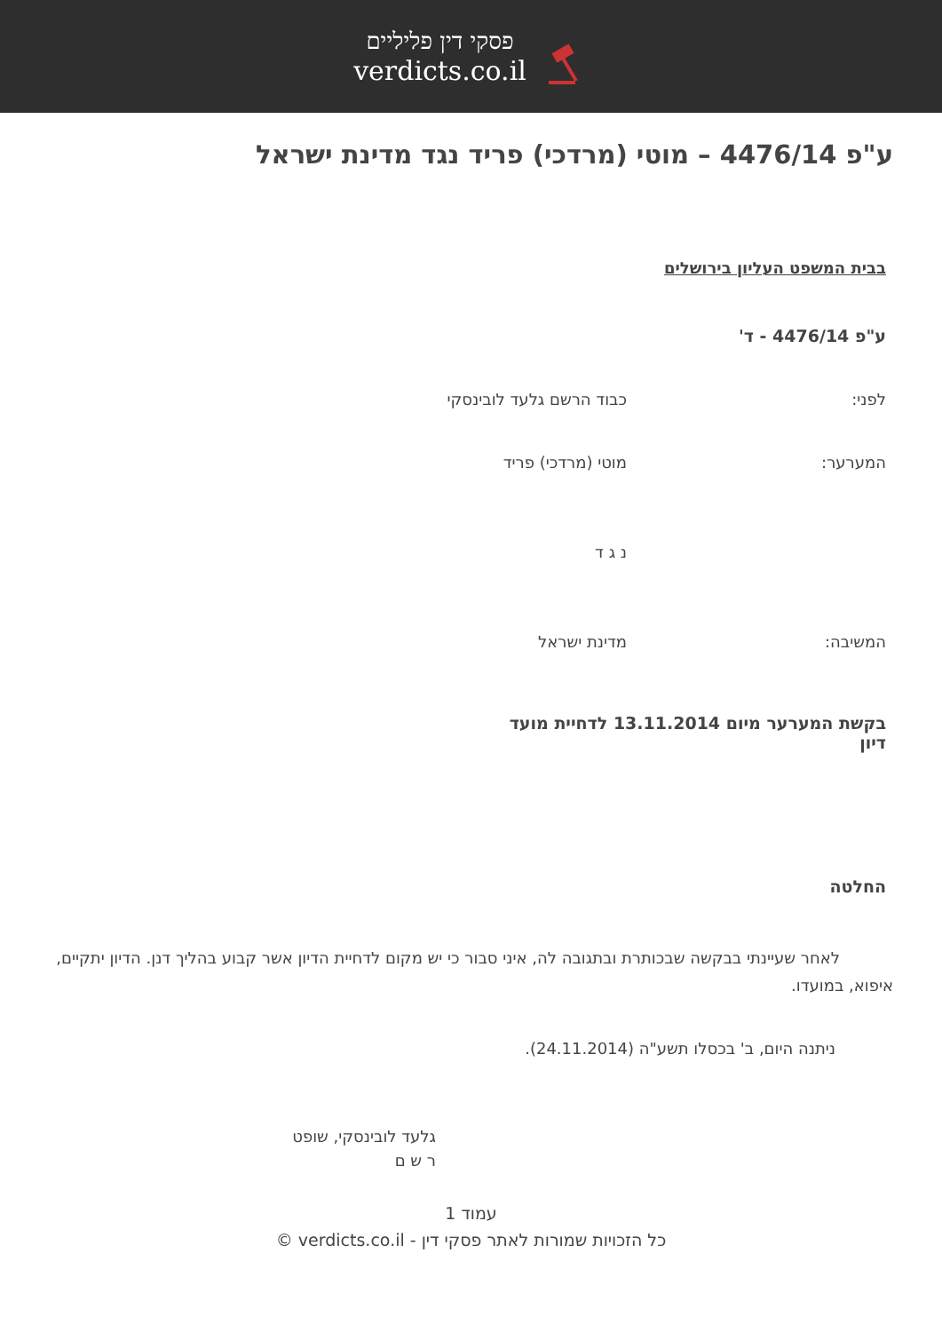פסקי דין פליליים
verdicts.co.il
ע"פ 4476/14 – מוטי (מרדכי) פריד נגד מדינת ישראל
בבית המשפט העליון בירושלים
ע"פ 4476/14 - ד'
לפני: כבוד הרשם גלעד לובינסקי
המערער: מוטי (מרדכי) פריד
נ ג ד
המשיבה: מדינת ישראל
בקשת המערער מיום 13.11.2014 לדחיית מועד דיון
החלטה
לאחר שעיינתי בבקשה שבכותרת ובתגובה לה, איני סבור כי יש מקום לדחיית הדיון אשר קבוע בהליך דנן. הדיון יתקיים, איפוא, במועדו.
ניתנה היום, ב' בכסלו תשע"ה (24.11.2014).
גלעד לובינסקי, שופט
ר ש ם
עמוד 1
כל הזכויות שמורות לאתר פסקי דין - verdicts.co.il ©